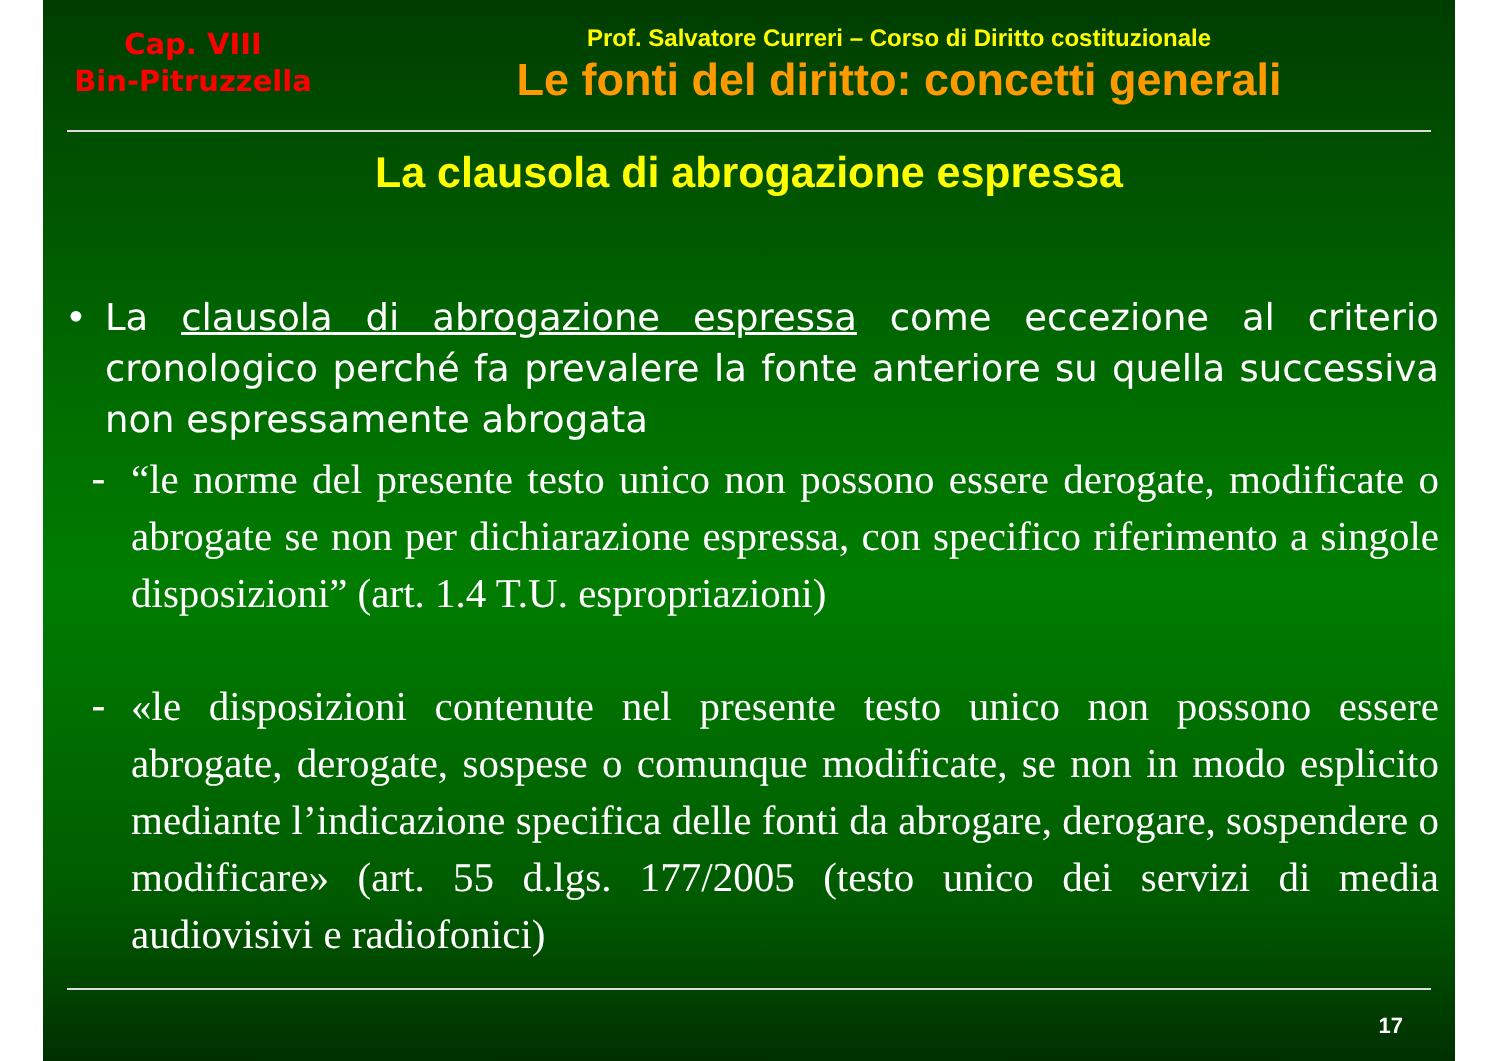Cap. VIII
Bin-Pitruzzella
Prof. Salvatore Curreri – Corso di Diritto costituzionale
Le fonti del diritto: concetti generali
La clausola di abrogazione espressa
• La clausola di abrogazione espressa come eccezione al criterio cronologico perché fa prevalere la fonte anteriore su quella successiva non espressamente abrogata
- “le norme del presente testo unico non possono essere derogate, modificate o abrogate se non per dichiarazione espressa, con specifico riferimento a singole disposizioni” (art. 1.4 T.U. espropriazioni)
- «le disposizioni contenute nel presente testo unico non possono essere abrogate, derogate, sospese o comunque modificate, se non in modo esplicito mediante l’indicazione specifica delle fonti da abrogare, derogare, sospendere o modificare» (art. 55 d.lgs. 177/2005 (testo unico dei servizi di media audiovisivi e radiofonici)
17